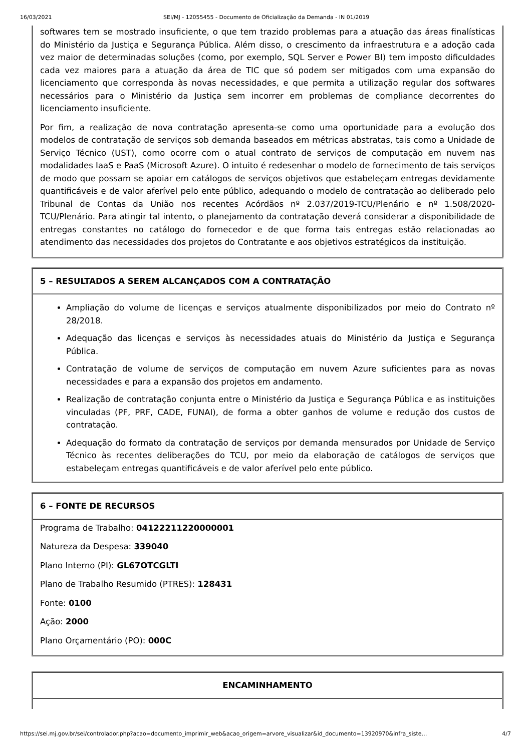16/03/2021 SEI/MJ - 12055455 - Documento de Oficialização da Demanda - IN 01/2019
| softwares tem se mostrado insuficiente, o que tem trazido problemas para a atuação das áreas finalísticas do Ministério da Justiça e Segurança Pública. Além disso, o crescimento da infraestrutura e a adoção cada vez maior de determinadas soluções (como, por exemplo, SQL Server e Power BI) tem imposto dificuldades cada vez maiores para a atuação da área de TIC que só podem ser mitigados com uma expansão do licenciamento que corresponda às novas necessidades, e que permita a utilização regular dos softwares necessários para o Ministério da Justiça sem incorrer em problemas de compliance decorrentes do licenciamento insuficiente. Por fim, a realização de nova contratação apresenta-se como uma oportunidade para a evolução dos modelos de contratação de serviços sob demanda baseados em métricas abstratas, tais como a Unidade de Serviço Técnico (UST), como ocorre com o atual contrato de serviços de computação em nuvem nas modalidades IaaS e PaaS (Microsoft Azure). O intuito é redesenhar o modelo de fornecimento de tais serviços de modo que possam se apoiar em catálogos de serviços objetivos que estabeleçam entregas devidamente quantificáveis e de valor aferível pelo ente público, adequando o modelo de contratação ao deliberado pelo Tribunal de Contas da União nos recentes Acórdãos nº 2.037/2019-TCU/Plenário e nº 1.508/2020-TCU/Plenário. Para atingir tal intento, o planejamento da contratação deverá considerar a disponibilidade de entregas constantes no catálogo do fornecedor e de que forma tais entregas estão relacionadas ao atendimento das necessidades dos projetos do Contratante e aos objetivos estratégicos da instituição. |
| 5 – RESULTADOS A SEREM ALCANÇADOS COM A CONTRATAÇÃO |
| Ampliação do volume de licenças e serviços atualmente disponibilizados por meio do Contrato nº 28/2018. Adequação das licenças e serviços às necessidades atuais do Ministério da Justiça e Segurança Pública. Contratação de volume de serviços de computação em nuvem Azure suficientes para as novas necessidades e para a expansão dos projetos em andamento. Realização de contratação conjunta entre o Ministério da Justiça e Segurança Pública e as instituições vinculadas (PF, PRF, CADE, FUNAI), de forma a obter ganhos de volume e redução dos custos de contratação. Adequação do formato da contratação de serviços por demanda mensurados por Unidade de Serviço Técnico às recentes deliberações do TCU, por meio da elaboração de catálogos de serviços que estabeleçam entregas quantificáveis e de valor aferível pelo ente público. |
| 6 – FONTE DE RECURSOS |
| Programa de Trabalho: 04122211220000001 Natureza da Despesa: 339040 Plano Interno (PI): GL67OTCGLTI Plano de Trabalho Resumido (PTRES): 128431 Fonte: 0100 Ação: 2000 Plano Orçamentário (PO): 000C |
| ENCAMINHAMENTO |
https://sei.mj.gov.br/sei/controlador.php?acao=documento_imprimir_web&acao_origem=arvore_visualizar&id_documento=13920970&infra_siste… 4/7